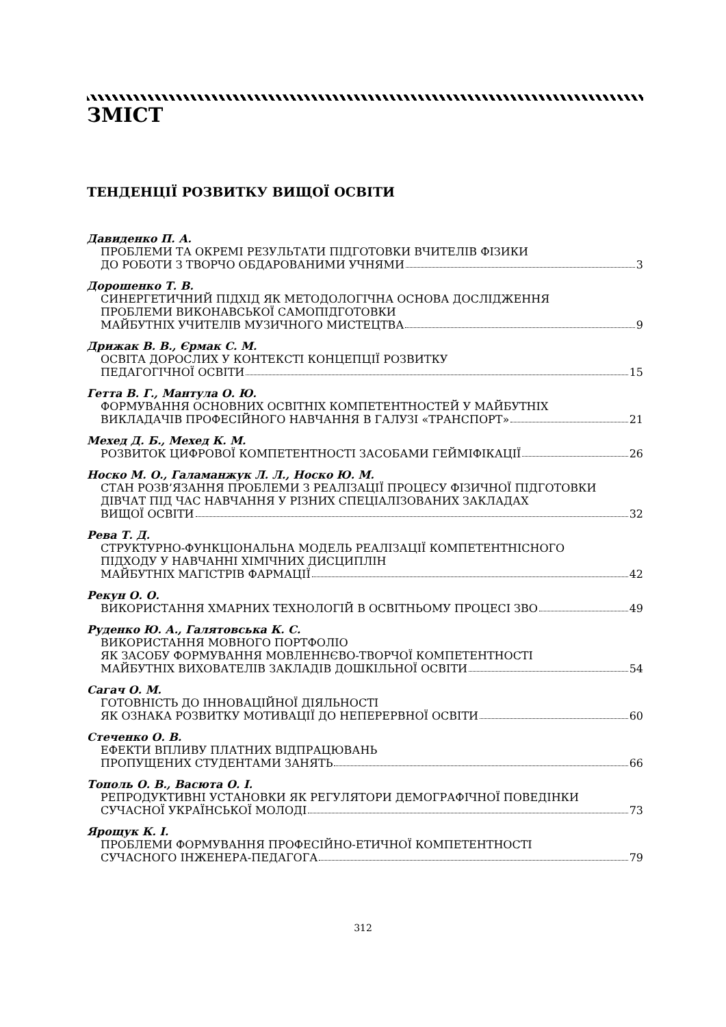ЗМІСТ
ТЕНДЕНЦІЇ РОЗВИТКУ ВИЩОЇ ОСВІТИ
Давиденко П. А.
ПРОБЛЕМИ ТА ОКРЕМІ РЕЗУЛЬТАТИ ПІДГОТОВКИ ВЧИТЕЛІВ ФІЗИКИ
ДО РОБОТИ З ТВОРЧО ОБДАРОВАНИМИ УЧНЯМИ 3
Дорошенко Т. В.
СИНЕРГЕТИЧНИЙ ПІДХІД ЯК МЕТОДОЛОГІЧНА ОСНОВА ДОСЛІДЖЕННЯ
ПРОБЛЕМИ ВИКОНАВСЬКОЇ САМОПІДГОТОВКИ
МАЙБУТНІХ УЧИТЕЛІВ МУЗИЧНОГО МИСТЕЦТВА 9
Дрижак В. В., Єрмак С. М.
ОСВІТА ДОРОСЛИХ У КОНТЕКСТІ КОНЦЕПЦІЇ РОЗВИТКУ
ПЕДАГОГІЧНОЇ ОСВІТИ 15
Гетта В. Г., Мантула О. Ю.
ФОРМУВАННЯ ОСНОВНИХ ОСВІТНІХ КОМПЕТЕНТНОСТЕЙ У МАЙБУТНІХ
ВИКЛАДАЧІВ ПРОФЕСІЙНОГО НАВЧАННЯ В ГАЛУЗІ «ТРАНСПОРТ» 21
Мехед Д. Б., Мехед К. М.
РОЗВИТОК ЦИФРОВОЇ КОМПЕТЕНТНОСТІ ЗАСОБАМИ ГЕЙМІФІКАЦІЇ 26
Носко М. О., Галаманжук Л. Л., Носко Ю. М.
СТАН РОЗВ’ЯЗАННЯ ПРОБЛЕМИ З РЕАЛІЗАЦІЇ ПРОЦЕСУ ФІЗИЧНОЇ ПІДГОТОВКИ
ДІВЧАТ ПІД ЧАС НАВЧАННЯ У РІЗНИХ СПЕЦІАЛІЗОВАНИХ ЗАКЛАДАХ
ВИЩОЇ ОСВІТИ 32
Рева Т. Д.
СТРУКТУРНО-ФУНКЦІОНАЛЬНА МОДЕЛЬ РЕАЛІЗАЦІЇ КОМПЕТЕНТНІСНОГО
ПІДХОДУ У НАВЧАННІ ХІМІЧНИХ ДИСЦИПЛІН
МАЙБУТНІХ МАГІСТРІВ ФАРМАЦІЇ 42
Рекун О. О.
ВИКОРИСТАННЯ ХМАРНИХ ТЕХНОЛОГІЙ В ОСВІТНЬОМУ ПРОЦЕСІ ЗВО 49
Руденко Ю. А., Галятовська К. С.
ВИКОРИСТАННЯ МОВНОГО ПОРТФОЛІО
ЯК ЗАСОБУ ФОРМУВАННЯ МОВЛЕННЄВО-ТВОРЧОЇ КОМПЕТЕНТНОСТІ
МАЙБУТНІХ ВИХОВАТЕЛІВ ЗАКЛАДІВ ДОШКІЛЬНОЇ ОСВІТИ 54
Сагач О. М.
ГОТОВНІСТЬ ДО ІННОВАЦІЙНОЇ ДІЯЛЬНОСТІ
ЯК ОЗНАКА РОЗВИТКУ МОТИВАЦІЇ ДО НЕПЕРЕРВНОЇ ОСВІТИ 60
Стеченко О. В.
ЕФЕКТИ ВПЛИВУ ПЛАТНИХ ВІДПРАЦЮВАНЬ
ПРОПУЩЕНИХ СТУДЕНТАМИ ЗАНЯТЬ 66
Тополь О. В., Васюта О. І.
РЕПРОДУКТИВНІ УСТАНОВКИ ЯК РЕГУЛЯТОРИ ДЕМОГРАФІЧНОЇ ПОВЕДІНКИ
СУЧАСНОЇ УКРАЇНСЬКОЇ МОЛОДІ 73
Ярощук К. І.
ПРОБЛЕМИ ФОРМУВАННЯ ПРОФЕСІЙНО-ЕТИЧНОЇ КОМПЕТЕНТНОСТІ
СУЧАСНОГО ІНЖЕНЕРА-ПЕДАГОГА 79
312